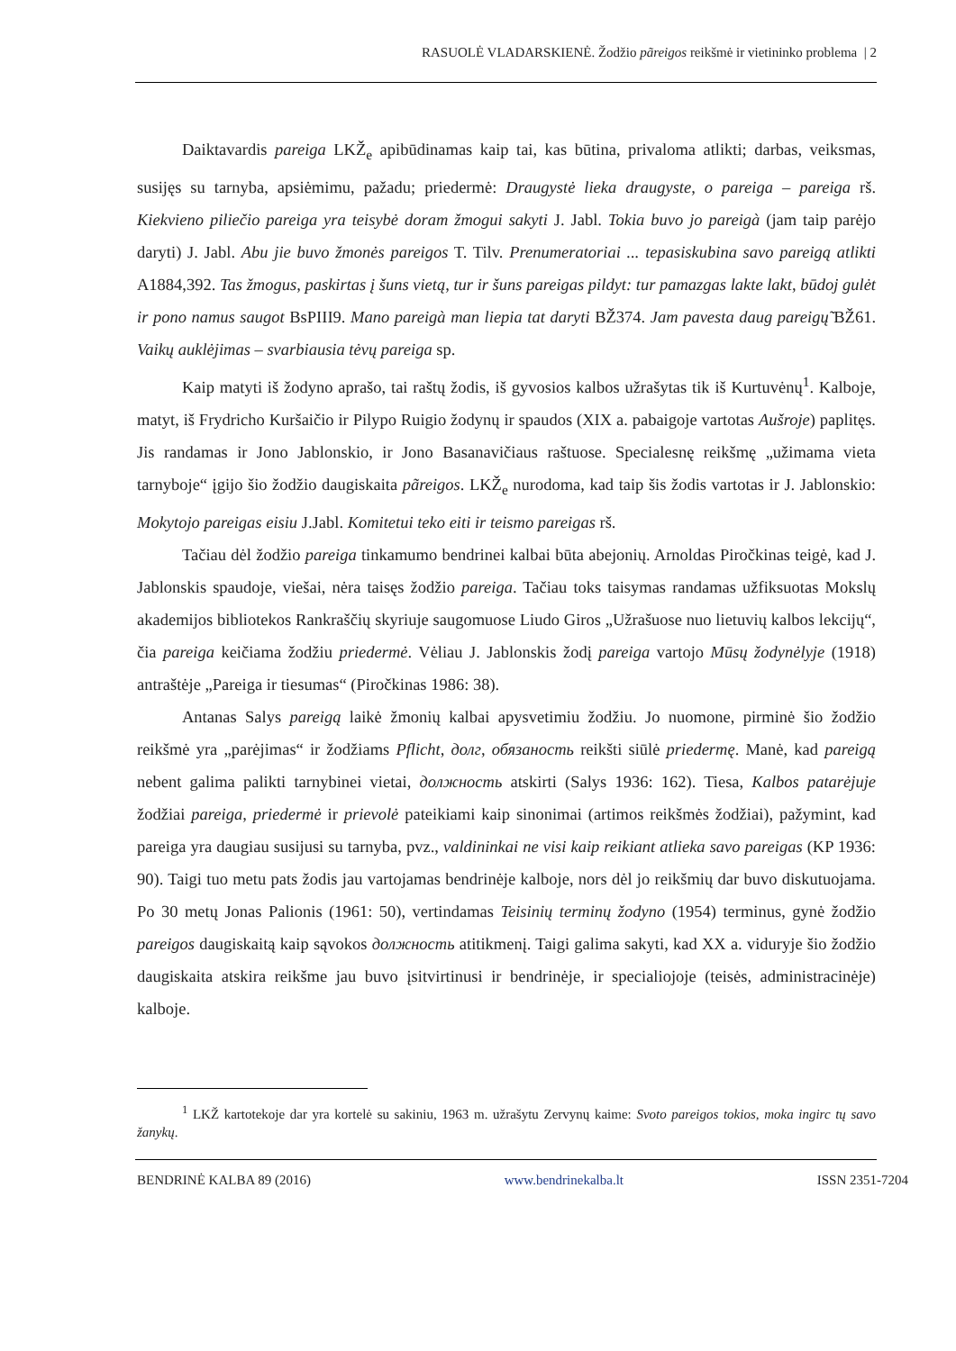RASUOLĖ VLADARSKIENĖ. Žodžio pãreigos reikšmė ir vietininko problema | 2
Daiktavardis pareiga LKŽ<sub>e</sub> apibūdinamas kaip tai, kas būtina, privaloma atlikti; darbas, veiksmas, susijęs su tarnyba, apsiėmimu, pažadu; priedermė: Draugystė lieka draugyste, o pareiga – pareiga rš. Kiekvieno piliečio pareiga yra teisybė doram žmogui sakyti J. Jabl. Tokia buvo jo pareigà (jam taip parėjo daryti) J. Jabl. Abu jie buvo žmonės pareigos T. Tilv. Prenumeratoriai ... tepasiskubina savo pareigą atlikti A1884,392. Tas žmogus, paskirtas į šuns vietą, tur ir šuns pareigas pildyt: tur pamazgas lakte lakt, būdoj gulėt ir pono namus saugot BsPIII9. Mano pareigà man liepia tat daryti BŽ374. Jam pavesta daug pareigų̃ BŽ61. Vaikų auklėjimas – svarbiausia tėvų pareiga sp.
Kaip matyti iš žodyno aprašo, tai raštų žodis, iš gyvosios kalbos užrašytas tik iš Kurtuvėnų<sup>1</sup>. Kalboje, matyt, iš Frydricho Kuršaičio ir Pilypo Ruigio žodynų ir spaudos (XIX a. pabaigoje vartotas Aušroje) paplitęs. Jis randamas ir Jono Jablonskio, ir Jono Basanavičiaus raštuose. Specialesnę reikšmę „užimama vieta tarnyboje“ įgijo šio žodžio daugiskaita pãreigos. LKŽ<sub>e</sub> nurodoma, kad taip šis žodis vartotas ir J. Jablonskio: Mokytojo pareigas eisiu J.Jabl. Komitetui teko eiti ir teismo pareigas rš.
Tačiau dėl žodžio pareiga tinkamumo bendrinei kalbai būta abejonių. Arnoldas Piročkinas teigė, kad J. Jablonskis spaudoje, viešai, nėra taisęs žodžio pareiga. Tačiau toks taisymas randamas užfiksuotas Mokslų akademijos bibliotekos Rankraščių skyriuje saugomuose Liudo Giros „Užrašuose nuo lietuvių kalbos lekcijų“, čia pareiga keičiama žodžiu priedermė. Vėliau J. Jablonskis žodį pareiga vartojo Mūsų žodynėlyje (1918) antraštėje „Pareiga ir tiesumas“ (Piročkinas 1986: 38).
Antanas Salys pareigą laikė žmonių kalbai apysvetimiu žodžiu. Jo nuomone, pirminė šio žodžio reikšmė yra „parėjimas“ ir žodžiams Pflicht, долг, обязаность reikšti siūlė priedermę. Manė, kad pareigą nebent galima palikti tarnybinei vietai, должность atskirti (Salys 1936: 162). Tiesa, Kalbos patarėjuje žodžiai pareiga, priedermė ir prievolė pateikiami kaip sinonimai (artimos reikšmės žodžiai), pažymint, kad pareiga yra daugiau susijusi su tarnyba, pvz., valdininkai ne visi kaip reikiant atlieka savo pareigas (KP 1936: 90). Taigi tuo metu pats žodis jau vartojamas bendrinėje kalboje, nors dėl jo reikšmių dar buvo diskutuojama. Po 30 metų Jonas Palionis (1961: 50), vertindamas Teisinių terminų žodyno (1954) terminus, gynė žodžio pareigos daugiskaitą kaip sąvokos должность atitikmenį. Taigi galima sakyti, kad XX a. viduryje šio žodžio daugiskaita atskira reikšme jau buvo įsitvirtinusi ir bendrinėje, ir specialiojoje (teisės, administracinėje) kalboje.
<sup>1</sup> LKŽ kartotekoje dar yra kortelė su sakiniu, 1963 m. užrašytu Zervynų kaime: Svoto pareigos tokios, moka ingirc tų savo žanykų.
BENDRINĖ KALBA 89 (2016) www.bendrinekalba.lt ISSN 2351-7204